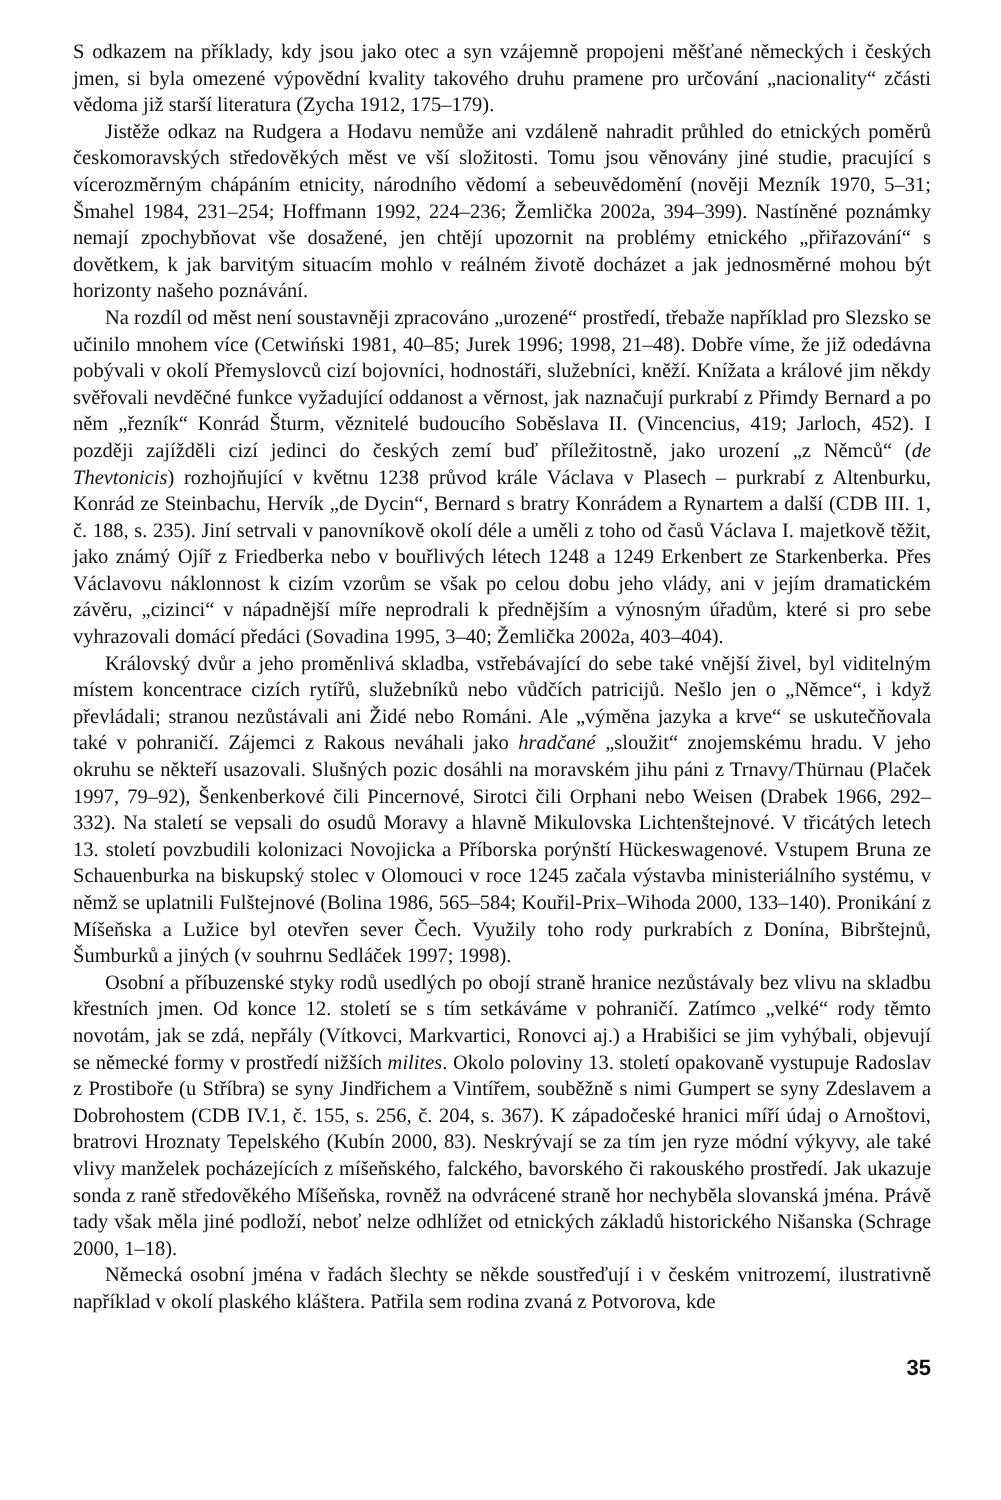S odkazem na příklady, kdy jsou jako otec a syn vzájemně propojeni měšťané německých i českých jmen, si byla omezené výpovědní kvality takového druhu pramene pro určování „nacionality“ zčásti vědoma již starší literatura (Zycha 1912, 175–179).
Jistěže odkaz na Rudgera a Hodavu nemůže ani vzdáleně nahradit průhled do etnických poměrů českomoravských středověkých měst ve vší složitosti. Tomu jsou věnovány jiné studie, pracující s vícerozměrným chápáním etnicity, národního vědomí a sebeuvědomění (nověji Mezník 1970, 5–31; Šmahel 1984, 231–254; Hoffmann 1992, 224–236; Žemlička 2002a, 394–399). Nastíněné poznámky nemají zpochybňovat vše dosažené, jen chtějí upozornit na problémy etnického „přiřazování“ s dovětkem, k jak barvitým situacím mohlo v reálném životě docházet a jak jednosměrné mohou být horizonty našeho poznávání.
Na rozdíl od měst není soustavněji zpracováno „urozené“ prostředí, třebaže například pro Slezsko se učinilo mnohem více (Cetwiński 1981, 40–85; Jurek 1996; 1998, 21–48). Dobře víme, že již odedávna pobývali v okolí Přemyslovců cizí bojovníci, hodnostáři, služebníci, kněží. Knížata a králové jim někdy svěřovali nevděčné funkce vyžadující oddanost a věrnost, jak naznačují purkrabí z Přimdy Bernard a po něm „řezník“ Konrád Šturm, věznitelé budoucího Soběslava II. (Vincencius, 419; Jarloch, 452). I později zajížděli cizí jedinci do českých zemí buď příležitostně, jako urození „z Němců“ (de Thevtonicis) rozhojňující v květnu 1238 průvod krále Václava v Plasech – purkrabí z Altenburku, Konrád ze Steinbachu, Hervík „de Dycin“, Bernard s bratry Konrádem a Rynartem a další (CDB III. 1, č. 188, s. 235). Jiní setrvali v panovníkově okolí déle a uměli z toho od časů Václava I. majetkově těžit, jako známý Ojíř z Friedberka nebo v bouřlivých létech 1248 a 1249 Erkenbert ze Starkenberka. Přes Václavovu náklonnost k cizím vzorům se však po celou dobu jeho vlády, ani v jejím dramatickém závěru, „cizinci“ v nápadnější míře neprodrali k přednějším a výnosným úřadům, které si pro sebe vyhrazovali domácí předáci (Sovadina 1995, 3–40; Žemlička 2002a, 403–404).
Královský dvůr a jeho proměnlivá skladba, vstřebávající do sebe také vnější živel, byl viditelným místem koncentrace cizích rytířů, služebníků nebo vůdčích patriciјů. Nešlo jen o „Němce“, i když převládali; stranou nezůstávali ani Židé nebo Románi. Ale „výměna jazyka a krve“ se uskutečňovala také v pohraničí. Zájemci z Rakous neváhali jako hradčané „sloužit“ znojemskému hradu. V jeho okruhu se někteří usazovali. Slušných pozic dosáhli na moravském jihu páni z Trnavy/Thürnau (Plaček 1997, 79–92), Šenkenberkové čili Pincernové, Sirotci čili Orphani nebo Weisen (Drabek 1966, 292–332). Na staletí se vepsali do osudů Moravy a hlavně Mikulovska Lichtenštejnové. V třicátých letech 13. století povzbudili kolonizaci Novojicka a Příborska porýnští Hückeswagenové. Vstupem Bruna ze Schauenburka na biskupský stolec v Olomouci v roce 1245 začala výstavba ministeriálního systému, v němž se uplatnili Fulštejnové (Bolina 1986, 565–584; Kouřil-Prix–Wihoda 2000, 133–140). Pronikání z Míšeňska a Lužice byl otevřen sever Čech. Využily toho rody purkrabích z Donína, Bibrštejnů, Šumburků a jiných (v souhrnu Sedláček 1997; 1998).
Osobní a příbuzenské styky rodů usedlých po obojí straně hranice nezůstávaly bez vlivu na skladbu křestních jmen. Od konce 12. století se s tím setkáváme v pohraničí. Zatímco „velké“ rody těmto novotám, jak se zdá, nepřály (Vítkovci, Markvartici, Ronovci aj.) a Hrabišici se jim vyhýbali, objevují se německé formy v prostředí nižších milites. Okolo poloviny 13. století opakovaně vystupuje Radoslav z Prostiboře (u Stříbra) se syny Jindřichem a Vintířem, souběžně s nimi Gumpert se syny Zdeslavem a Dobrohostem (CDB IV.1, č. 155, s. 256, č. 204, s. 367). K západočeské hranici míří údaj o Arnoštovi, bratrovi Hroznaty Tepelského (Kubín 2000, 83). Neskrývají se za tím jen ryze módní výkyvy, ale také vlivy manželek pocházejících z míšeňského, falckého, bavorského či rakouského prostředí. Jak ukazuje sonda z raně středověkého Míšeňska, rovněž na odvrácené straně hor nechyběla slovanská jména. Právě tady však měla jiné podloží, neboť nelze odhlížet od etnických základů historického Nišanska (Schrage 2000, 1–18).
Německá osobní jména v řadách šlechty se někde soustřeďují i v českém vnitrozemí, ilustrativně například v okolí plaského kláštera. Patřila sem rodina zvaná z Potvorova, kde
35